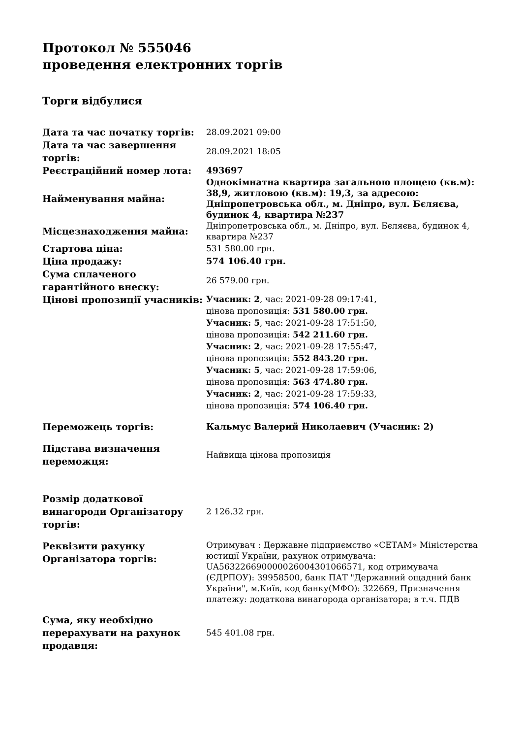Протокол № 555046
проведення електронних торгів
Торги відбулися
| Дата та час початку торгів: | 28.09.2021 09:00 |
| Дата та час завершення торгів: | 28.09.2021 18:05 |
| Реєстраційний номер лота: | 493697 |
| Найменування майна: | Однокімнатна квартира загальною площею (кв.м): 38,9, житловою (кв.м): 19,3, за адресою: Дніпропетровська обл., м. Дніпро, вул. Бєляєва, будинок 4, квартира №237 |
| Місцезнаходження майна: | Дніпропетровська обл., м. Дніпро, вул. Бєляєва, будинок 4, квартира №237 |
| Стартова ціна: | 531 580.00 грн. |
| Ціна продажу: | 574 106.40 грн. |
| Сума сплаченого гарантійного внеску: | 26 579.00 грн. |
| Цінові пропозиції учасників: | Учасник: 2 , час: 2021-09-28 09:17:41, цінова пропозиція: 531 580.00 грн. Учасник: 5 , час: 2021-09-28 17:51:50, цінова пропозиція: 542 211.60 грн. Учасник: 2 , час: 2021-09-28 17:55:47, цінова пропозиція: 552 843.20 грн. Учасник: 5 , час: 2021-09-28 17:59:06, цінова пропозиція: 563 474.80 грн. Учасник: 2 , час: 2021-09-28 17:59:33, цінова пропозиція: 574 106.40 грн. |
| Переможець торгів: | Кальмус Валерий Николаевич (Учасник: 2) |
| Підстава визначення переможця: | Найвища цінова пропозиція |
| Розмір додаткової винагороди Організатору торгів: | 2 126.32 грн. |
| Реквізити рахунку Організатора торгів: | Отримувач : Державне підприємство «СЕТАМ» Міністерства юстиції України, рахунок отримувача: UA563226690000026004301066571, код отримувача (ЄДРПОУ): 39958500, банк ПАТ "Державний ощадний банк України", м.Київ, код банку(МФО): 322669, Призначення платежу: додаткова винагорода організатора; в т.ч. ПДВ |
| Сума, яку необхідно перерахувати на рахунок продавця: | 545 401.08 грн. |